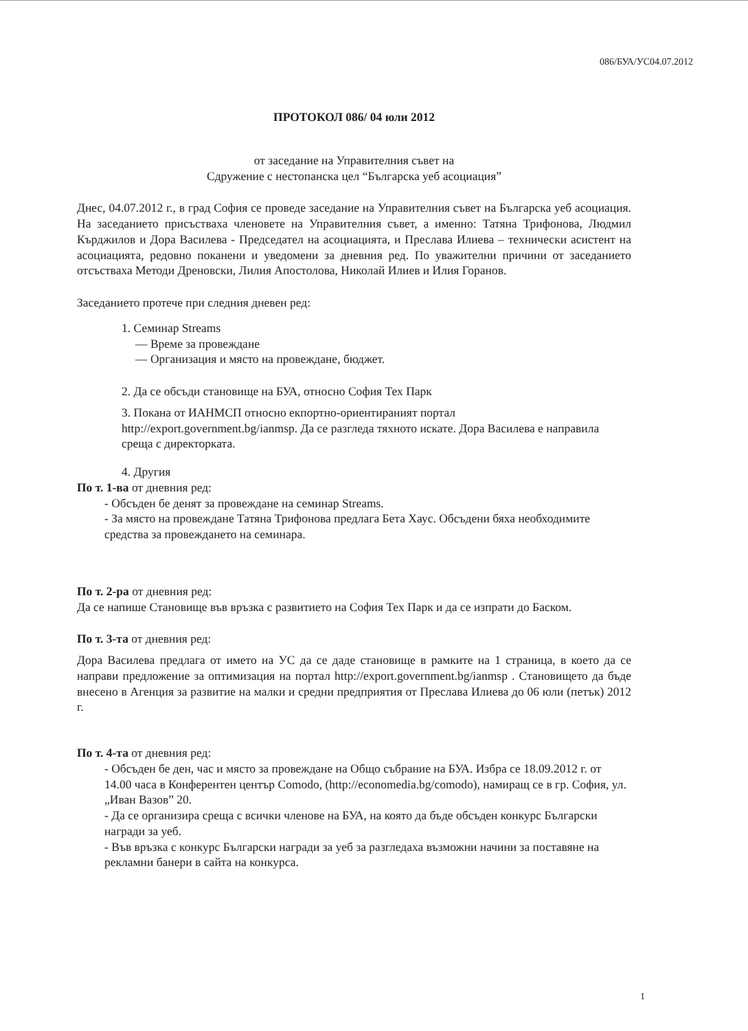086/БУА/УС04.07.2012
ПРОТОКОЛ 086/ 04 юли 2012
от заседание на Управителния съвет на
Сдружение с нестопанска цел “Българска уеб асоциация”
Днес, 04.07.2012 г., в град София се проведе заседание на Управителния съвет на Българска уеб асоциация. На заседанието присъстваха членовете на Управителния съвет, а именно: Татяна Трифонова, Людмил Кърджилов и Дора Василева - Председател на асоциацията, и Преслава Илиева – технически асистент на асоциацията, редовно поканени и уведомени за дневния ред. По уважителни причини от заседанието отсъстваха Методи Дреновски, Лилия Апостолова, Николай Илиев и Илия Горанов.
Заседанието протече при следния дневен ред:
1. Семинар Streams
— Време за провеждане
— Организация и място на провеждане, бюджет.
2. Да се обсъди становище на БУА, относно София Тех Парк
3. Покана от ИАНМСП относно екпортно-ориентираният портал http://export.government.bg/ianmsp. Да се разгледа тяхното искате. Дора Василева е направила среща с директорката.
4. Другия
По т. 1-ва от дневния ред:
- Обсъден бе денят за провеждане на семинар Streams.
- За място на провеждане Татяна Трифонова предлага Бета Хаус. Обсъдени бяха необходимите средства за провеждането на семинара.
По т. 2-ра от дневния ред:
Да се напише Становище във връзка с развитието на София Тех Парк и да се изпрати до Баском.
По т. 3-та от дневния ред:
Дора Василева предлага от името на УС да се даде становище в рамките на 1 страница, в което да се направи предложение за оптимизация на портал http://export.government.bg/ianmsp . Становището да бъде внесено в Агенция за развитие на малки и средни предприятия от Преслава Илиева до 06 юли (петък) 2012 г.
По т. 4-та от дневния ред:
- Обсъден бе ден, час и място за провеждане на Общо събрание на БУА. Избра се 18.09.2012 г. от 14.00 часа в Конферентен център Comodo, (http://economedia.bg/comodo), намиращ се в гр. София, ул. „Иван Вазов” 20.
- Да се организира среща с всички членове на БУА, на която да бъде обсъден конкурс Български награди за уеб.
- Във връзка с конкурс Български награди за уеб за разгледаха възможни начини за поставяне на рекламни банери в сайта на конкурса.
1